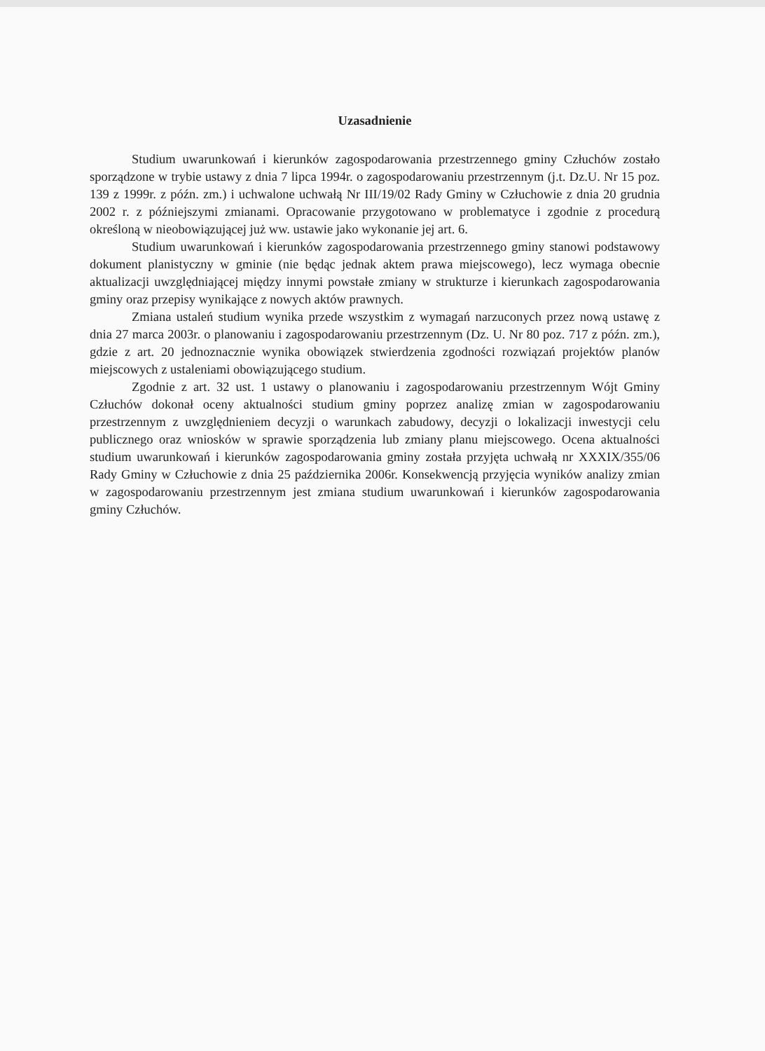Uzasadnienie
Studium uwarunkowań i kierunków zagospodarowania przestrzennego gminy Człuchów zostało sporządzone w trybie ustawy z dnia 7 lipca 1994r. o zagospodarowaniu przestrzennym (j.t. Dz.U. Nr 15 poz. 139 z 1999r. z późn. zm.) i uchwalone uchwałą Nr III/19/02 Rady Gminy w Człuchowie z dnia 20 grudnia 2002 r. z późniejszymi zmianami. Opracowanie przygotowano w problematyce i zgodnie z procedurą określoną w nieobowiązującej już ww. ustawie jako wykonanie jej art. 6.
Studium uwarunkowań i kierunków zagospodarowania przestrzennego gminy stanowi podstawowy dokument planistyczny w gminie (nie będąc jednak aktem prawa miejscowego), lecz wymaga obecnie aktualizacji uwzględniającej między innymi powstałe zmiany w strukturze i kierunkach zagospodarowania gminy oraz przepisy wynikające z nowych aktów prawnych.
Zmiana ustaleń studium wynika przede wszystkim z wymagań narzuconych przez nową ustawę z dnia 27 marca 2003r. o planowaniu i zagospodarowaniu przestrzennym (Dz. U. Nr 80 poz. 717 z późn. zm.), gdzie z art. 20 jednoznacznie wynika obowiązek stwierdzenia zgodności rozwiązań projektów planów miejscowych z ustaleniami obowiązującego studium.
Zgodnie z art. 32 ust. 1 ustawy o planowaniu i zagospodarowaniu przestrzennym Wójt Gminy Człuchów dokonał oceny aktualności studium gminy poprzez analizę zmian w zagospodarowaniu przestrzennym z uwzględnieniem decyzji o warunkach zabudowy, decyzji o lokalizacji inwestycji celu publicznego oraz wniosków w sprawie sporządzenia lub zmiany planu miejscowego. Ocena aktualności studium uwarunkowań i kierunków zagospodarowania gminy została przyjęta uchwałą nr XXXIX/355/06 Rady Gminy w Człuchowie z dnia 25 października 2006r. Konsekwencją przyjęcia wyników analizy zmian w zagospodarowaniu przestrzennym jest zmiana studium uwarunkowań i kierunków zagospodarowania gminy Człuchów.